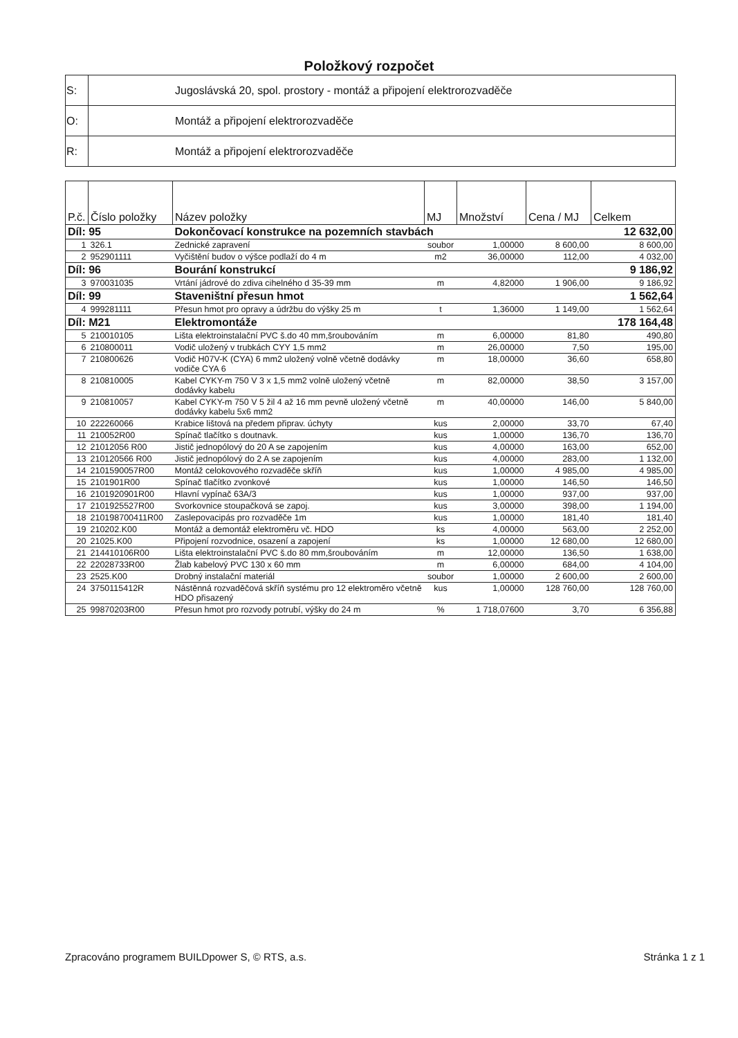Položkový rozpočet
| S: | Jugoslávská 20, spol. prostory - montáž a připojení elektrorozvaděče |
| O: | Montáž a připojení elektrorozvaděče |
| R: | Montáž a připojení elektrorozvaděče |
| P.č. | Číslo položky | Název položky | MJ | Množství | Cena / MJ | Celkem |
| --- | --- | --- | --- | --- | --- | --- |
| Díl: 95 | | Dokončovací konstrukce na pozemních stavbách | | | | 12 632,00 |
| 1 | 326.1 | Zednické zapravení | soubor | 1,00000 | 8 600,00 | 8 600,00 |
| 2 | 952901111 | Vyčištění budov o výšce podlaží do 4 m | m2 | 36,00000 | 112,00 | 4 032,00 |
| Díl: 96 | | Bourání konstrukcí | | | | 9 186,92 |
| 3 | 970031035 | Vrtání jádrové do zdiva cihelného d 35-39 mm | m | 4,82000 | 1 906,00 | 9 186,92 |
| Díl: 99 | | Staveništní přesun hmot | | | | 1 562,64 |
| 4 | 999281111 | Přesun hmot pro opravy a údržbu do výšky 25 m | t | 1,36000 | 1 149,00 | 1 562,64 |
| Díl: M21 | | Elektromontáže | | | | 178 164,48 |
| 5 | 210010105 | Lišta elektroinstalační PVC š.do 40 mm,šroubováním | m | 6,00000 | 81,80 | 490,80 |
| 6 | 210800011 | Vodič uložený v trubkách CYY 1,5 mm2 | m | 26,00000 | 7,50 | 195,00 |
| 7 | 210800626 | Vodič H07V-K (CYA) 6 mm2 uložený volně včetně dodávky vodiče CYA 6 | m | 18,00000 | 36,60 | 658,80 |
| 8 | 210810005 | Kabel CYKY-m 750 V 3 x 1,5 mm2 volně uložený včetně dodávky kabelu | m | 82,00000 | 38,50 | 3 157,00 |
| 9 | 210810057 | Kabel CYKY-m 750 V 5 žil 4 až 16 mm pevně uložený včetně dodávky kabelu 5x6 mm2 | m | 40,00000 | 146,00 | 5 840,00 |
| 10 | 222260066 | Krabice lištová na předem připrav. úchyty | kus | 2,00000 | 33,70 | 67,40 |
| 11 | 210052R00 | Spínač tlačítko s doutnavk. | kus | 1,00000 | 136,70 | 136,70 |
| 12 | 21012056 R00 | Jistič jednopólový do 20 A se zapojením | kus | 4,00000 | 163,00 | 652,00 |
| 13 | 210120566 R00 | Jistič jednopólový do 2 A se zapojením | kus | 4,00000 | 283,00 | 1 132,00 |
| 14 | 2101590057R00 | Montáž celokovového rozvaděče skříň | kus | 1,00000 | 4 985,00 | 4 985,00 |
| 15 | 2101901R00 | Spínač tlačítko zvonkové | kus | 1,00000 | 146,50 | 146,50 |
| 16 | 2101920901R00 | Hlavní vypínač 63A/3 | kus | 1,00000 | 937,00 | 937,00 |
| 17 | 2101925527R00 | Svorkovnice stoupačková se zapoj. | kus | 3,00000 | 398,00 | 1 194,00 |
| 18 | 210198700411R00 | Zaslepovacipás pro rozvaděče 1m | kus | 1,00000 | 181,40 | 181,40 |
| 19 | 210202.K00 | Montáž a demontáž elektroměru vč. HDO | ks | 4,00000 | 563,00 | 2 252,00 |
| 20 | 21025.K00 | Připojení rozvodnice, osazení a zapojení | ks | 1,00000 | 12 680,00 | 12 680,00 |
| 21 | 214410106R00 | Lišta elektroinstalační PVC š.do 80 mm,šroubováním | m | 12,00000 | 136,50 | 1 638,00 |
| 22 | 22028733R00 | Žlab kabelový PVC 130 x 60 mm | m | 6,00000 | 684,00 | 4 104,00 |
| 23 | 2525.K00 | Drobný instalační materiál | soubor | 1,00000 | 2 600,00 | 2 600,00 |
| 24 | 3750115412R | Nástěnná rozvaděčová skříň systému pro 12 elektroměro včetně HDO přisazený | kus | 1,00000 | 128 760,00 | 128 760,00 |
| 25 | 99870203R00 | Přesun hmot pro rozvody potrubí, výšky do 24 m | % | 1 718,07600 | 3,70 | 6 356,88 |
Zpracováno programem BUILDpower S, © RTS, a.s. Stránka 1 z 1